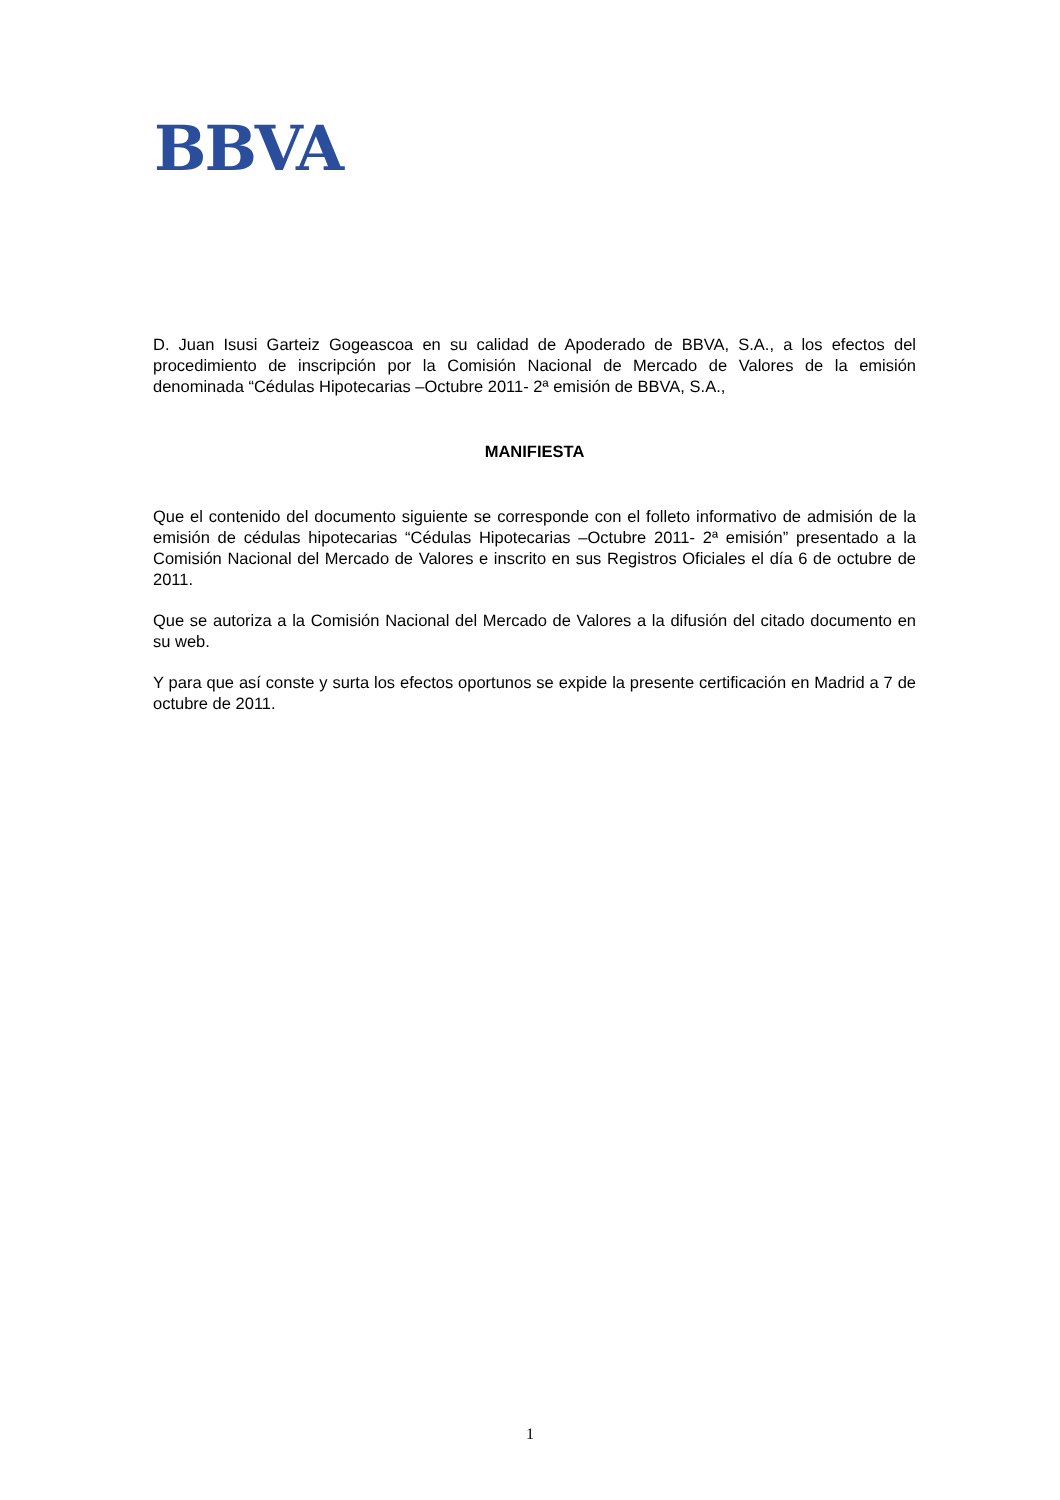BBVA
D. Juan Isusi Garteiz Gogeascoa en su calidad de Apoderado de BBVA, S.A., a los efectos del procedimiento de inscripción por la Comisión Nacional de Mercado de Valores de la emisión denominada “Cédulas Hipotecarias –Octubre 2011- 2ª emisión de BBVA, S.A.,
MANIFIESTA
Que el contenido del documento siguiente se corresponde con el folleto informativo de admisión de la emisión de cédulas hipotecarias “Cédulas Hipotecarias –Octubre 2011- 2ª emisión” presentado a la Comisión Nacional del Mercado de Valores e inscrito en sus Registros Oficiales el día 6 de octubre de 2011.
Que se autoriza a la Comisión Nacional del Mercado de Valores a la difusión del citado documento en su web.
Y para que así conste y surta los efectos oportunos se expide la presente certificación en Madrid a 7 de octubre de 2011.
1